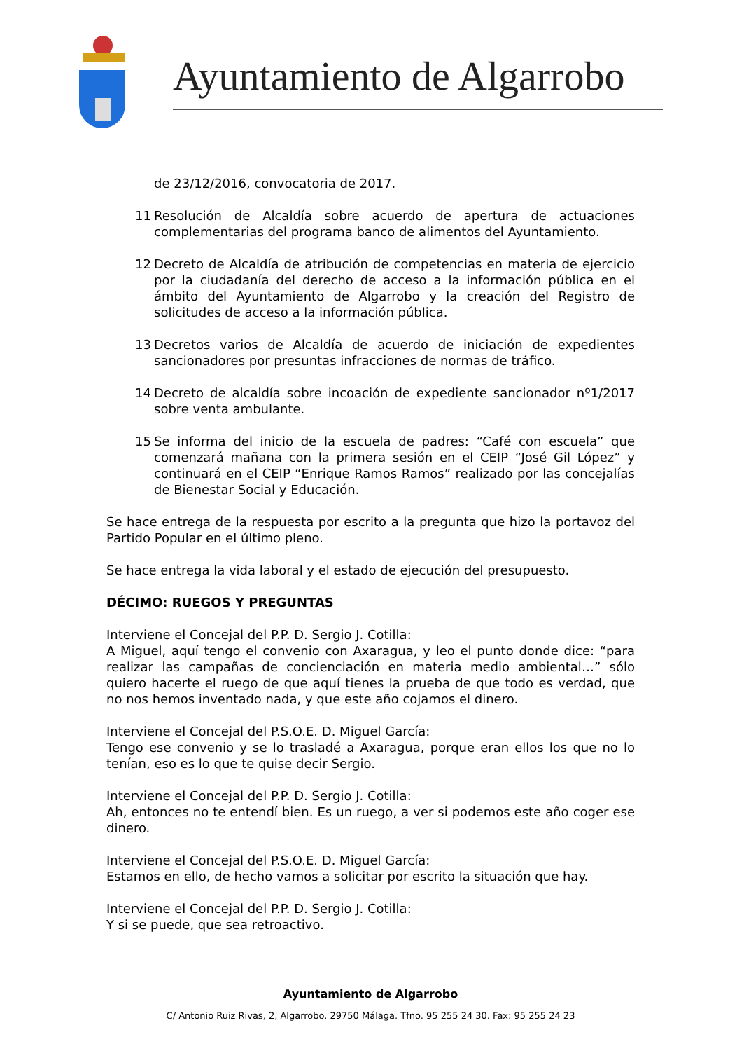Ayuntamiento de Algarrobo
de 23/12/2016, convocatoria de 2017.
11 Resolución de Alcaldía sobre acuerdo de apertura de actuaciones complementarias del programa banco de alimentos del Ayuntamiento.
12 Decreto de Alcaldía de atribución de competencias en materia de ejercicio por la ciudadanía del derecho de acceso a la información pública en el ámbito del Ayuntamiento de Algarrobo y la creación del Registro de solicitudes de acceso a la información pública.
13 Decretos varios de Alcaldía de acuerdo de iniciación de expedientes sancionadores por presuntas infracciones de normas de tráfico.
14 Decreto de alcaldía sobre incoación de expediente sancionador nº1/2017 sobre venta ambulante.
15 Se informa del inicio de la escuela de padres: “Café con escuela” que comenzará mañana con la primera sesión en el CEIP “José Gil López” y continuará en el CEIP “Enrique Ramos Ramos” realizado por las concejalías de Bienestar Social y Educación.
Se hace entrega de la respuesta por escrito a la pregunta que hizo la portavoz del Partido Popular en el último pleno.
Se hace entrega la vida laboral y el estado de ejecución del presupuesto.
DÉCIMO: RUEGOS Y PREGUNTAS
Interviene el Concejal del P.P. D. Sergio J. Cotilla:
A Miguel, aquí tengo el convenio con Axaragua, y leo el punto donde dice: “para realizar las campañas de concienciación en materia medio ambiental…” sólo quiero hacerte el ruego de que aquí tienes la prueba de que todo es verdad, que no nos hemos inventado nada, y que este año cojamos el dinero.
Interviene el Concejal del P.S.O.E. D. Miguel García:
Tengo ese convenio y se lo trasladé a Axaragua, porque eran ellos los que no lo tenían, eso es lo que te quise decir Sergio.
Interviene el Concejal del P.P. D. Sergio J. Cotilla:
Ah, entonces no te entendí bien. Es un ruego, a ver si podemos este año coger ese dinero.
Interviene el Concejal del P.S.O.E. D. Miguel García:
Estamos en ello, de hecho vamos a solicitar por escrito la situación que hay.
Interviene el Concejal del P.P. D. Sergio J. Cotilla:
Y si se puede, que sea retroactivo.
Ayuntamiento de Algarrobo
C/ Antonio Ruiz Rivas, 2, Algarrobo. 29750 Málaga. Tfno. 95 255 24 30. Fax: 95 255 24 23